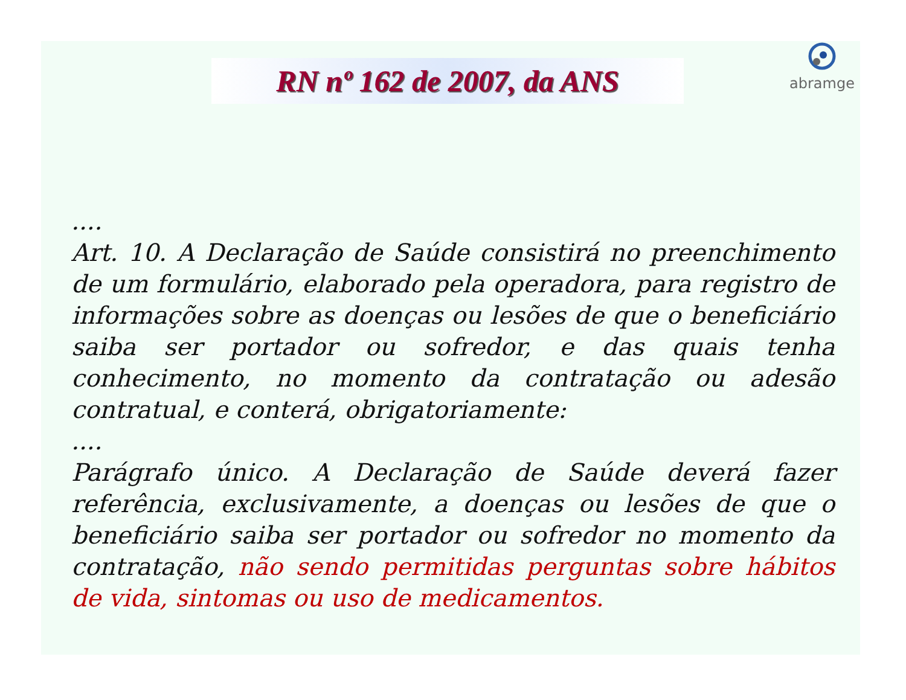RN nº 162 de 2007, da ANS
abramge
....
Art. 10. A Declaração de Saúde consistirá no preenchimento de um formulário, elaborado pela operadora, para registro de informações sobre as doenças ou lesões de que o beneficiário saiba ser portador ou sofredor, e das quais tenha conhecimento, no momento da contratação ou adesão contratual, e conterá, obrigatoriamente:
....
Parágrafo único. A Declaração de Saúde deverá fazer referência, exclusivamente, a doenças ou lesões de que o beneficiário saiba ser portador ou sofredor no momento da contratação, não sendo permitidas perguntas sobre hábitos de vida, sintomas ou uso de medicamentos.